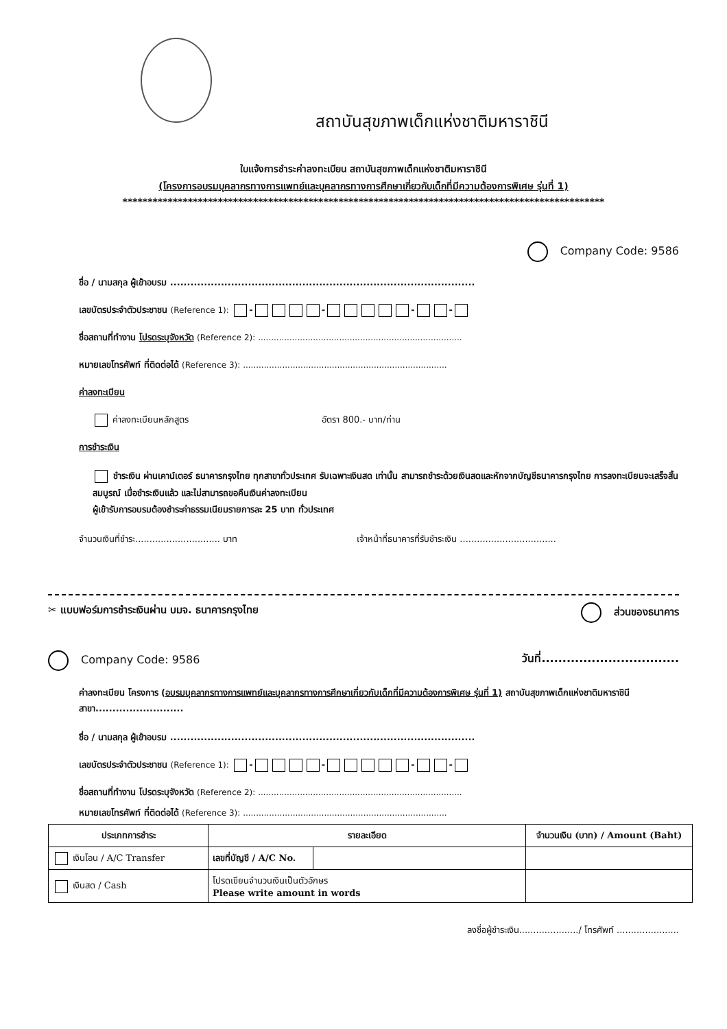สถาบันสุขภาพเด็กแห่งชาติมหาราชินี
ใบแจ้งการชำระค่าลงทะเบียน สถาบันสุขภาพเด็กแห่งชาติมหาราชินี
(โครงการอบรมบุคลากรทางการแพทย์และบุคลากรทางการศึกษาเกี่ยวกับเด็กที่มีความต้องการพิเศษ รุ่นที่ 1)
************************************************************************************************
Company Code: 9586
ชื่อ / นามสกุล ผู้เข้าอบรม ..........................................................................................
เลขบัตรประจำตัวประชาชน (Reference 1): - - - -
ชื่อสถานที่ทำงาน โปรดระบุจังหวัด (Reference 2): ..............................................................................
หมายเลขโทรศัพท์ ที่ติดต่อได้ (Reference 3): ..............................................................................
ค่าลงทะเบียน
ค่าลงทะเบียนหลักสูตร อัตรา 800.- บาท/ท่าน
การชำระเงิน
ชำระเงิน ผ่านเคาน์เตอร์ ธนาคารกรุงไทย ทุกสาขาทั่วประเทศ รับเฉพาะเงินสด เท่านั้น สามารถชำระด้วยเงินสดและหักจากบัญชีธนาคารกรุงไทย การลงทะเบียนจะเสร็จสิ้นสมบูรณ์ เมื่อชำระเงินแล้ว และไม่สามารถขอคืนเงินค่าลงทะเบียน
ผู้เข้ารับการอบรมต้องชำระค่าธรรมเนียมรายการละ 25 บาท ทั่วประเทศ
จำนวนเงินที่ชำระ.............................. บาท เจ้าหน้าที่ธนาคารที่รับชำระเงิน ..................................
✂ แบบฟอร์มการชำระเงินผ่าน บมจ. ธนาคารกรุงไทย ส่วนของธนาคาร
Company Code: 9586 วันที่.................................
ค่าลงทะเบียน โครงการ (อบรมบุคลากรทางการแพทย์และบุคลากรทางการศึกษาเกี่ยวกับเด็กที่มีความต้องการพิเศษ รุ่นที่ 1) สถาบันสุขภาพเด็กแห่งชาติมหาราชินี สาขา..........................
ชื่อ / นามสกุล ผู้เข้าอบรม ..........................................................................................
เลขบัตรประจำตัวประชาชน (Reference 1): - - - -
ชื่อสถานที่ทำงาน โปรดระบุจังหวัด (Reference 2): ..............................................................................
หมายเลขโทรศัพท์ ที่ติดต่อได้ (Reference 3): ..............................................................................
| ประเภทการชำระ | รายละเอียด | | จำนวนเงิน (บาท) / Amount (Baht) |
| --- | --- | --- | --- |
| เงินโอน / A/C Transfer | เลขที่บัญชี / A/C No. | | |
| เงินสด / Cash | โปรดเขียนจำนวนเงินเป็นตัวอักษร Please write amount in words | | |
ลงชื่อผู้ชำระเงิน...................../ โทรศัพท์ ......................